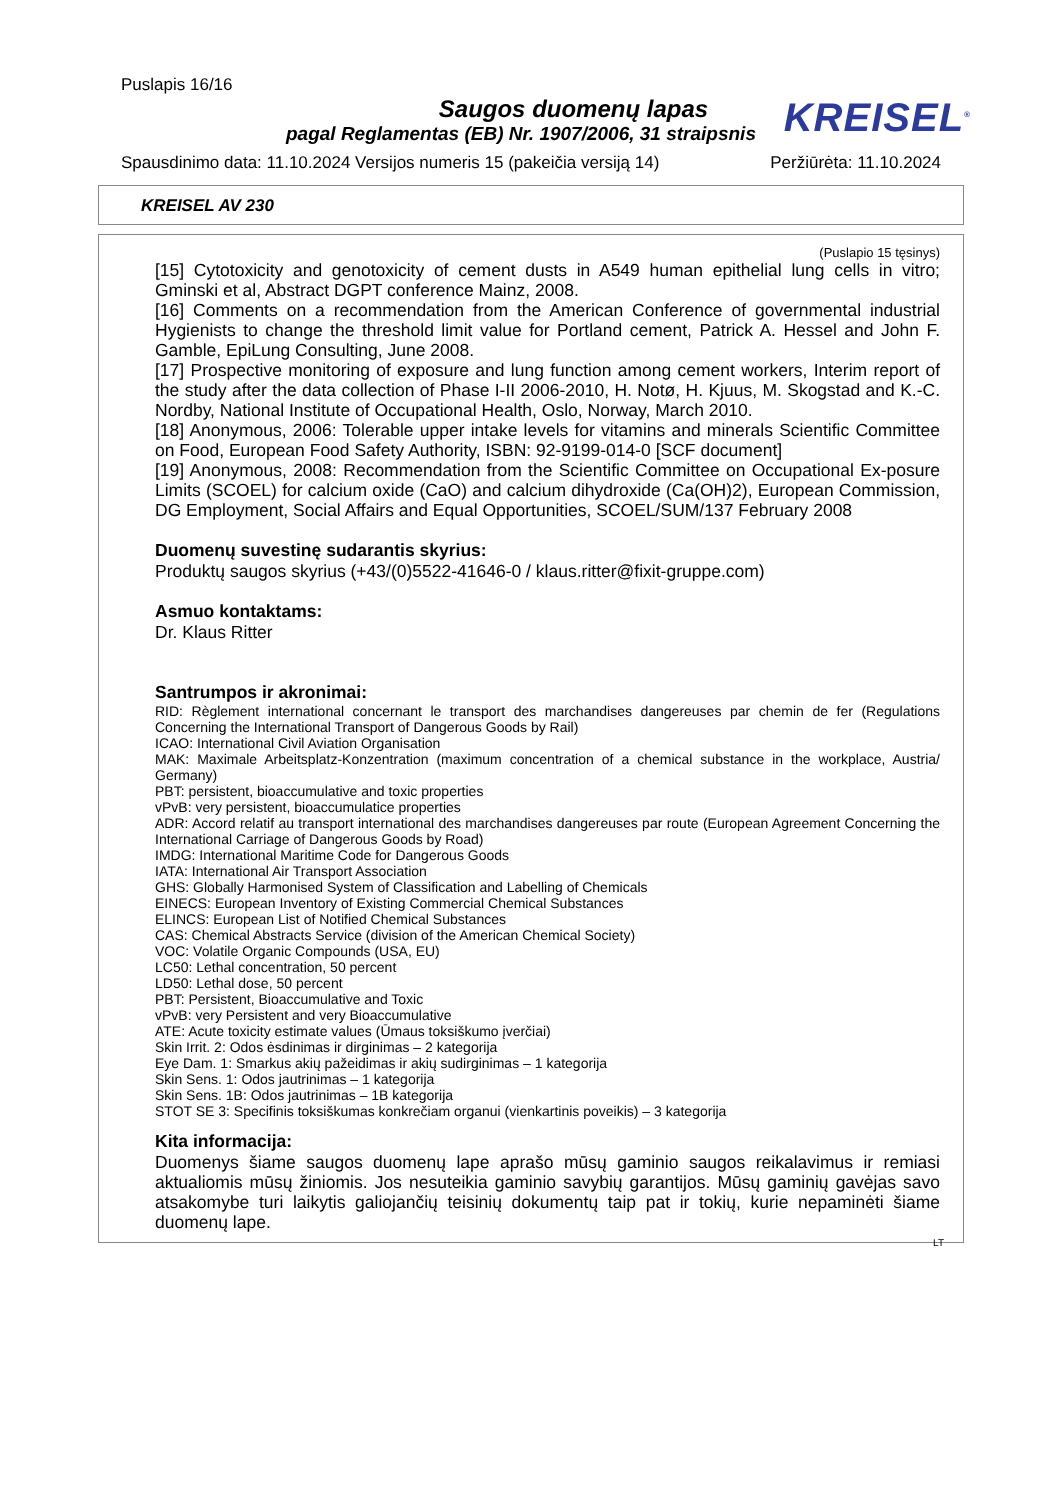Puslapis 16/16
Saugos duomenų lapas
pagal Reglamentas (EB) Nr. 1907/2006, 31 straipsnis
KREISEL<sup>®</sup>
Spausdinimo data: 11.10.2024 Versijos numeris 15 (pakeičia versiją 14) Peržiūrėta: 11.10.2024
KREISEL AV 230
(Puslapio 15 tęsinys)
[15] Cytotoxicity and genotoxicity of cement dusts in A549 human epithelial lung cells in vitro; Gminski et al, Abstract DGPT conference Mainz, 2008.
[16] Comments on a recommendation from the American Conference of governmental industrial Hygienists to change the threshold limit value for Portland cement, Patrick A. Hessel and John F. Gamble, EpiLung Consulting, June 2008.
[17] Prospective monitoring of exposure and lung function among cement workers, Interim report of the study after the data collection of Phase I-II 2006-2010, H. Notø, H. Kjuus, M. Skogstad and K.-C. Nordby, National Institute of Occupational Health, Oslo, Norway, March 2010.
[18] Anonymous, 2006: Tolerable upper intake levels for vitamins and minerals Scientific Committee on Food, European Food Safety Authority, ISBN: 92-9199-014-0 [SCF document]
[19] Anonymous, 2008: Recommendation from the Scientific Committee on Occupational Ex-posure Limits (SCOEL) for calcium oxide (CaO) and calcium dihydroxide (Ca(OH)2), European Commission, DG Employment, Social Affairs and Equal Opportunities, SCOEL/SUM/137 February 2008
Duomenų suvestinę sudarantis skyrius:
Produktų saugos skyrius (+43/(0)5522-41646-0 / klaus.ritter@fixit-gruppe.com)
Asmuo kontaktams:
Dr. Klaus Ritter
Santrumpos ir akronimai:
RID: Règlement international concernant le transport des marchandises dangereuses par chemin de fer (Regulations Concerning the International Transport of Dangerous Goods by Rail)
ICAO: International Civil Aviation Organisation
MAK: Maximale Arbeitsplatz-Konzentration (maximum concentration of a chemical substance in the workplace, Austria/ Germany)
PBT: persistent, bioaccumulative and toxic properties
vPvB: very persistent, bioaccumulatice properties
ADR: Accord relatif au transport international des marchandises dangereuses par route (European Agreement Concerning the International Carriage of Dangerous Goods by Road)
IMDG: International Maritime Code for Dangerous Goods
IATA: International Air Transport Association
GHS: Globally Harmonised System of Classification and Labelling of Chemicals
EINECS: European Inventory of Existing Commercial Chemical Substances
ELINCS: European List of Notified Chemical Substances
CAS: Chemical Abstracts Service (division of the American Chemical Society)
VOC: Volatile Organic Compounds (USA, EU)
LC50: Lethal concentration, 50 percent
LD50: Lethal dose, 50 percent
PBT: Persistent, Bioaccumulative and Toxic
vPvB: very Persistent and very Bioaccumulative
ATE: Acute toxicity estimate values (Ūmaus toksiškumo įverčiai)
Skin Irrit. 2: Odos ėsdinimas ir dirginimas – 2 kategorija
Eye Dam. 1: Smarkus akių pažeidimas ir akių sudirginimas – 1 kategorija
Skin Sens. 1: Odos jautrinimas – 1 kategorija
Skin Sens. 1B: Odos jautrinimas – 1B kategorija
STOT SE 3: Specifinis toksiškumas konkrečiam organui (vienkartinis poveikis) – 3 kategorija
Kita informacija:
Duomenys šiame saugos duomenų lape aprašo mūsų gaminio saugos reikalavimus ir remiasi aktualiomis mūsų žiniomis. Jos nesuteikia gaminio savybių garantijos. Mūsų gaminių gavėjas savo atsakomybe turi laikytis galiojančių teisinių dokumentų taip pat ir tokių, kurie nepaminėti šiame duomenų lape.
LT